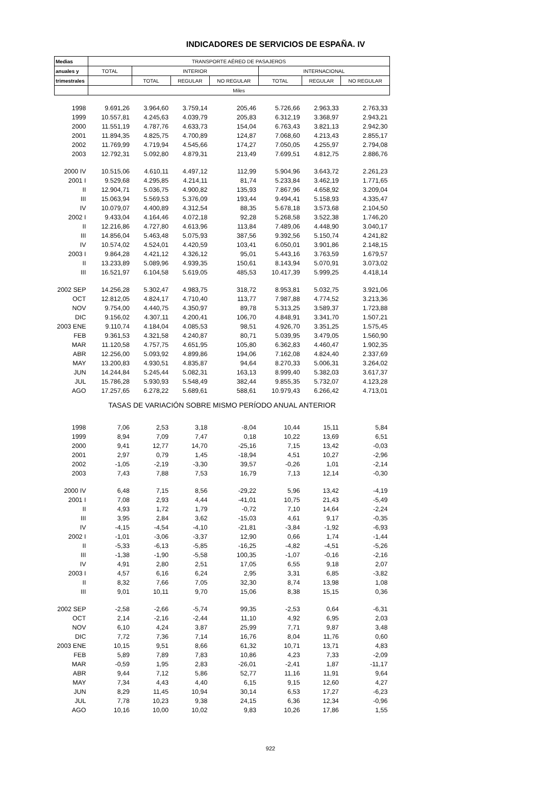INDICADORES DE SERVICIOS DE ESPAÑA. IV
| Medias | TRANSPORTE AÉREO DE PASAJEROS | | | | | | |
| --- | --- | --- | --- | --- | --- | --- | --- |
| anuales y | TOTAL | INTERIOR | | | INTERNACIONAL | | |
| trimestrales | | TOTAL | REGULAR | NO REGULAR | TOTAL | REGULAR | NO REGULAR |
| | Miles | | | | | | |
| 1998 | 9.691,26 | 3.964,60 | 3.759,14 | 205,46 | 5.726,66 | 2.963,33 | 2.763,33 |
| 1999 | 10.557,81 | 4.245,63 | 4.039,79 | 205,83 | 6.312,19 | 3.368,97 | 2.943,21 |
| 2000 | 11.551,19 | 4.787,76 | 4.633,73 | 154,04 | 6.763,43 | 3.821,13 | 2.942,30 |
| 2001 | 11.894,35 | 4.825,75 | 4.700,89 | 124,87 | 7.068,60 | 4.213,43 | 2.855,17 |
| 2002 | 11.769,99 | 4.719,94 | 4.545,66 | 174,27 | 7.050,05 | 4.255,97 | 2.794,08 |
| 2003 | 12.792,31 | 5.092,80 | 4.879,31 | 213,49 | 7.699,51 | 4.812,75 | 2.886,76 |
| 2000 IV | 10.515,06 | 4.610,11 | 4.497,12 | 112,99 | 5.904,96 | 3.643,72 | 2.261,23 |
| 2001 I | 9.529,68 | 4.295,85 | 4.214,11 | 81,74 | 5.233,84 | 3.462,19 | 1.771,65 |
| II | 12.904,71 | 5.036,75 | 4.900,82 | 135,93 | 7.867,96 | 4.658,92 | 3.209,04 |
| III | 15.063,94 | 5.569,53 | 5.376,09 | 193,44 | 9.494,41 | 5.158,93 | 4.335,47 |
| IV | 10.079,07 | 4.400,89 | 4.312,54 | 88,35 | 5.678,18 | 3.573,68 | 2.104,50 |
| 2002 I | 9.433,04 | 4.164,46 | 4.072,18 | 92,28 | 5.268,58 | 3.522,38 | 1.746,20 |
| II | 12.216,86 | 4.727,80 | 4.613,96 | 113,84 | 7.489,06 | 4.448,90 | 3.040,17 |
| III | 14.856,04 | 5.463,48 | 5.075,93 | 387,56 | 9.392,56 | 5.150,74 | 4.241,82 |
| IV | 10.574,02 | 4.524,01 | 4.420,59 | 103,41 | 6.050,01 | 3.901,86 | 2.148,15 |
| 2003 I | 9.864,28 | 4.421,12 | 4.326,12 | 95,01 | 5.443,16 | 3.763,59 | 1.679,57 |
| II | 13.233,89 | 5.089,96 | 4.939,35 | 150,61 | 8.143,94 | 5.070,91 | 3.073,02 |
| III | 16.521,97 | 6.104,58 | 5.619,05 | 485,53 | 10.417,39 | 5.999,25 | 4.418,14 |
| 2002 SEP | 14.256,28 | 5.302,47 | 4.983,75 | 318,72 | 8.953,81 | 5.032,75 | 3.921,06 |
| OCT | 12.812,05 | 4.824,17 | 4.710,40 | 113,77 | 7.987,88 | 4.774,52 | 3.213,36 |
| NOV | 9.754,00 | 4.440,75 | 4.350,97 | 89,78 | 5.313,25 | 3.589,37 | 1.723,88 |
| DIC | 9.156,02 | 4.307,11 | 4.200,41 | 106,70 | 4.848,91 | 3.341,70 | 1.507,21 |
| 2003 ENE | 9.110,74 | 4.184,04 | 4.085,53 | 98,51 | 4.926,70 | 3.351,25 | 1.575,45 |
| FEB | 9.361,53 | 4.321,58 | 4.240,87 | 80,71 | 5.039,95 | 3.479,05 | 1.560,90 |
| MAR | 11.120,58 | 4.757,75 | 4.651,95 | 105,80 | 6.362,83 | 4.460,47 | 1.902,35 |
| ABR | 12.256,00 | 5.093,92 | 4.899,86 | 194,06 | 7.162,08 | 4.824,40 | 2.337,69 |
| MAY | 13.200,83 | 4.930,51 | 4.835,87 | 94,64 | 8.270,33 | 5.006,31 | 3.264,02 |
| JUN | 14.244,84 | 5.245,44 | 5.082,31 | 163,13 | 8.999,40 | 5.382,03 | 3.617,37 |
| JUL | 15.786,28 | 5.930,93 | 5.548,49 | 382,44 | 9.855,35 | 5.732,07 | 4.123,28 |
| AGO | 17.257,65 | 6.278,22 | 5.689,61 | 588,61 | 10.979,43 | 6.266,42 | 4.713,01 |
| TASAS DE VARIACIÓN SOBRE MISMO PERÍODO ANUAL ANTERIOR | | | | | | | |
| 1998 | 7,06 | 2,53 | 3,18 | -8,04 | 10,44 | 15,11 | 5,84 |
| 1999 | 8,94 | 7,09 | 7,47 | 0,18 | 10,22 | 13,69 | 6,51 |
| 2000 | 9,41 | 12,77 | 14,70 | -25,16 | 7,15 | 13,42 | -0,03 |
| 2001 | 2,97 | 0,79 | 1,45 | -18,94 | 4,51 | 10,27 | -2,96 |
| 2002 | -1,05 | -2,19 | -3,30 | 39,57 | -0,26 | 1,01 | -2,14 |
| 2003 | 7,43 | 7,88 | 7,53 | 16,79 | 7,13 | 12,14 | -0,30 |
| 2000 IV | 6,48 | 7,15 | 8,56 | -29,22 | 5,96 | 13,42 | -4,19 |
| 2001 I | 7,08 | 2,93 | 4,44 | -41,01 | 10,75 | 21,43 | -5,49 |
| II | 4,93 | 1,72 | 1,79 | -0,72 | 7,10 | 14,64 | -2,24 |
| III | 3,95 | 2,84 | 3,62 | -15,03 | 4,61 | 9,17 | -0,35 |
| IV | -4,15 | -4,54 | -4,10 | -21,81 | -3,84 | -1,92 | -6,93 |
| 2002 I | -1,01 | -3,06 | -3,37 | 12,90 | 0,66 | 1,74 | -1,44 |
| II | -5,33 | -6,13 | -5,85 | -16,25 | -4,82 | -4,51 | -5,26 |
| III | -1,38 | -1,90 | -5,58 | 100,35 | -1,07 | -0,16 | -2,16 |
| IV | 4,91 | 2,80 | 2,51 | 17,05 | 6,55 | 9,18 | 2,07 |
| 2003 I | 4,57 | 6,16 | 6,24 | 2,95 | 3,31 | 6,85 | -3,82 |
| II | 8,32 | 7,66 | 7,05 | 32,30 | 8,74 | 13,98 | 1,08 |
| III | 9,01 | 10,11 | 9,70 | 15,06 | 8,38 | 15,15 | 0,36 |
| 2002 SEP | -2,58 | -2,66 | -5,74 | 99,35 | -2,53 | 0,64 | -6,31 |
| OCT | 2,14 | -2,16 | -2,44 | 11,10 | 4,92 | 6,95 | 2,03 |
| NOV | 6,10 | 4,24 | 3,87 | 25,99 | 7,71 | 9,87 | 3,48 |
| DIC | 7,72 | 7,36 | 7,14 | 16,76 | 8,04 | 11,76 | 0,60 |
| 2003 ENE | 10,15 | 9,51 | 8,66 | 61,32 | 10,71 | 13,71 | 4,83 |
| FEB | 5,89 | 7,89 | 7,83 | 10,86 | 4,23 | 7,33 | -2,09 |
| MAR | -0,59 | 1,95 | 2,83 | -26,01 | -2,41 | 1,87 | -11,17 |
| ABR | 9,44 | 7,12 | 5,86 | 52,77 | 11,16 | 11,91 | 9,64 |
| MAY | 7,34 | 4,43 | 4,40 | 6,15 | 9,15 | 12,60 | 4,27 |
| JUN | 8,29 | 11,45 | 10,94 | 30,14 | 6,53 | 17,27 | -6,23 |
| JUL | 7,78 | 10,23 | 9,38 | 24,15 | 6,36 | 12,34 | -0,96 |
| AGO | 10,16 | 10,00 | 10,02 | 9,83 | 10,26 | 17,86 | 1,55 |
922